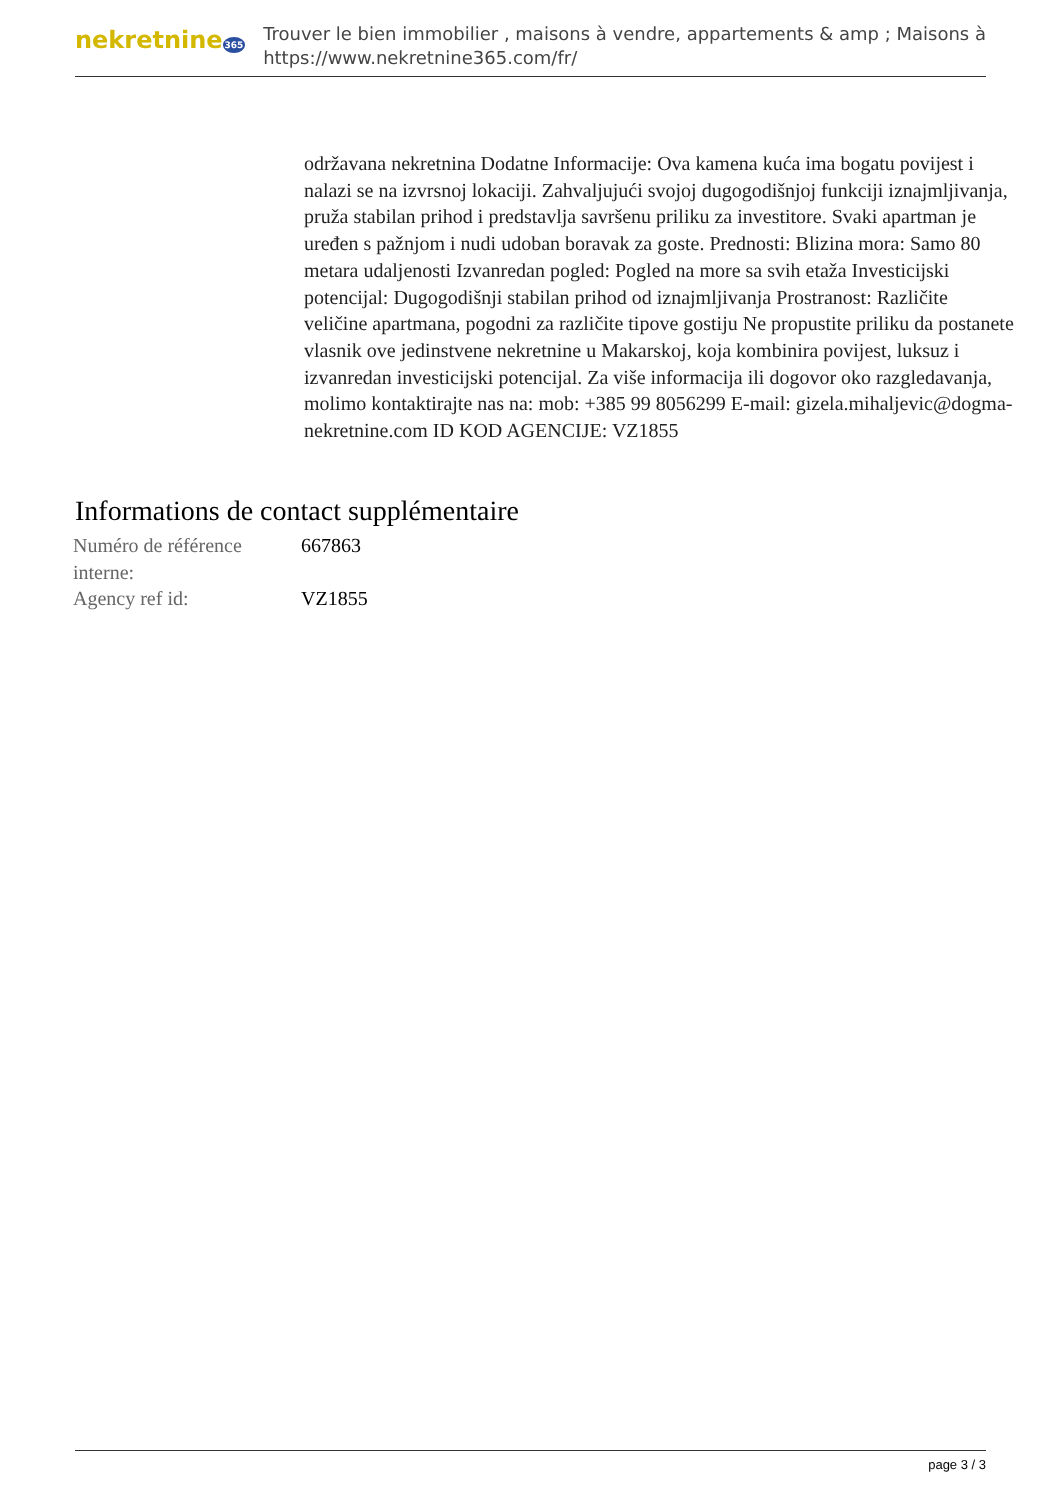nekretnine365
Trouver le bien immobilier , maisons à vendre, appartements & amp ; Maisons à
https://www.nekretnine365.com/fr/
održavana nekretnina Dodatne Informacije: Ova kamena kuća ima bogatu povijest i nalazi se na izvrsnoj lokaciji. Zahvaljujući svojoj dugogodišnjoj funkciji iznajmljivanja, pruža stabilan prihod i predstavlja savršenu priliku za investitore. Svaki apartman je uređen s pažnjom i nudi udoban boravak za goste. Prednosti: Blizina mora: Samo 80 metara udaljenosti Izvanredan pogled: Pogled na more sa svih etaža Investicijski potencijal: Dugogodišnji stabilan prihod od iznajmljivanja Prostranost: Različite veličine apartmana, pogodni za različite tipove gostiju Ne propustite priliku da postanete vlasnik ove jedinstvene nekretnine u Makarskoj, koja kombinira povijest, luksuz i izvanredan investicijski potencijal. Za više informacija ili dogovor oko razgledavanja, molimo kontaktirajte nas na: mob: +385 99 8056299 E-mail: gizela.mihaljevic@dogma-nekretnine.com ID KOD AGENCIJE: VZ1855
Informations de contact supplémentaire
| Numéro de référence interne: | 667863 |
| Agency ref id: | VZ1855 |
page 3 / 3